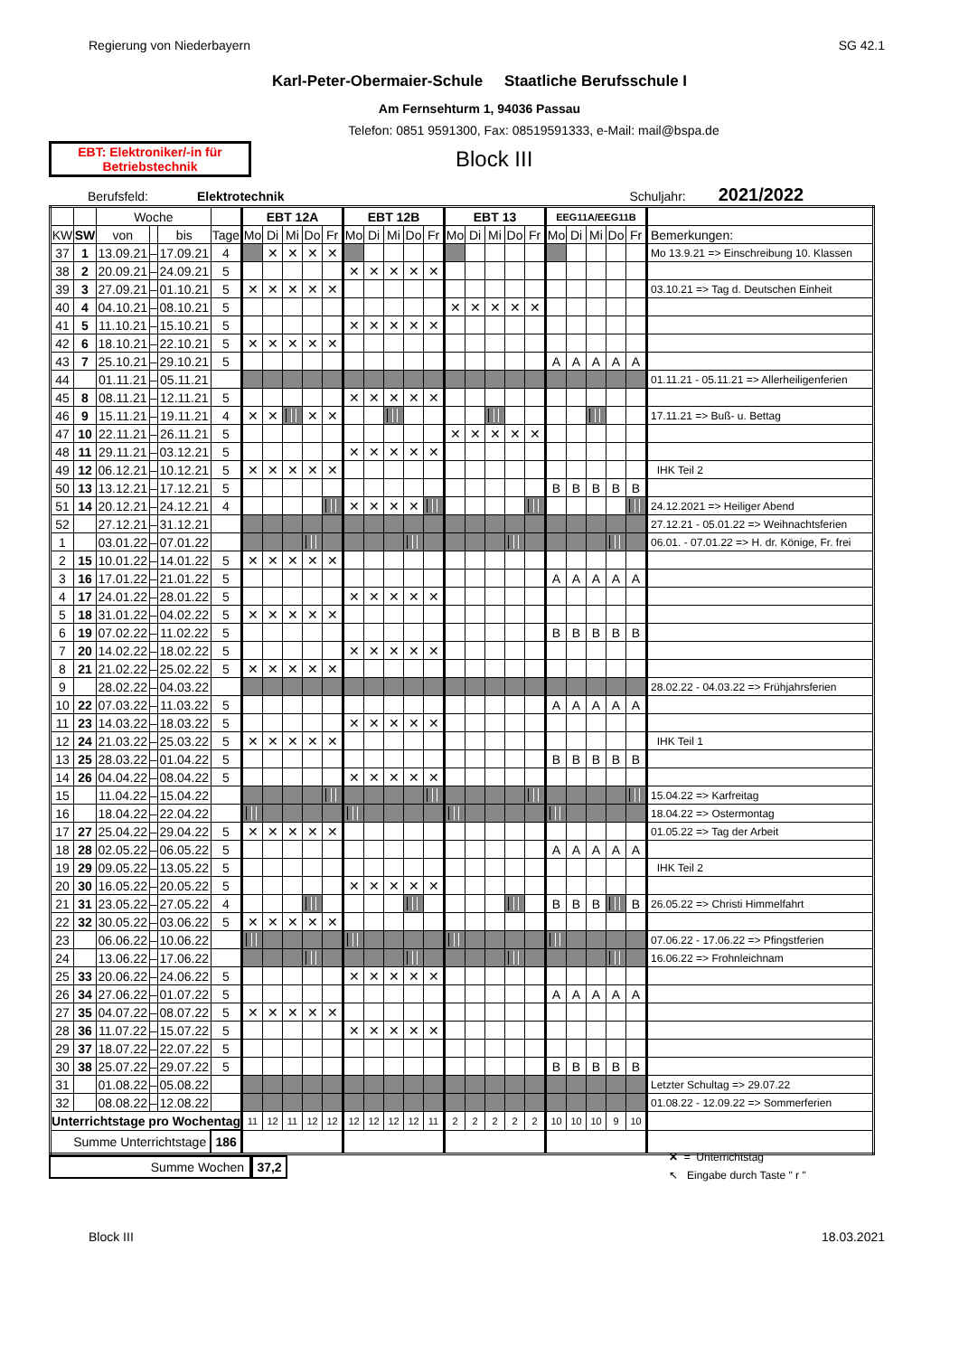Regierung von Niederbayern SG 42.1
Karl-Peter-Obermaier-Schule Staatliche Berufsschule I
Am Fernsehturm 1, 94036 Passau
Telefon: 0851 9591300, Fax: 08519591333, e-Mail: mail@bspa.de
EBT: Elektroniker/-in für
Betriebstechnik
Block III
Berufsfeld: Elektrotechnik Schuljahr: 2021/2022
| | | Woche | | | | EBT 12A | | | | | EBT 12B | | | | | EBT 13 | | | | | EEG11A/EEG11B | | | | | |
| --- | --- | --- | --- | --- | --- | --- | --- | --- | --- | --- | --- | --- | --- | --- | --- | --- | --- | --- | --- | --- | --- | --- | --- | --- | --- | --- |
| KW | SW | von | | bis | Tage | Mo | Di | Mi | Do | Fr | Mo | Di | Mi | Do | Fr | Mo | Di | Mi | Do | Fr | Mo | Di | Mi | Do | Fr | Bemerkungen: |
| 37 | 1 | 13.09.21 | – | 17.09.21 | 4 | | ✕ | ✕ | ✕ | ✕ | | | | | | | | | | | | | | | | Mo 13.9.21 => Einschreibung 10. Klassen |
| 38 | 2 | 20.09.21 | – | 24.09.21 | 5 | | | | | | ✕ | ✕ | ✕ | ✕ | ✕ | | | | | | | | | | | |
| 39 | 3 | 27.09.21 | – | 01.10.21 | 5 | ✕ | ✕ | ✕ | ✕ | ✕ | | | | | | | | | | | | | | | | 03.10.21 => Tag d. Deutschen Einheit |
| 40 | 4 | 04.10.21 | – | 08.10.21 | 5 | | | | | | | | | | | ✕ | ✕ | ✕ | ✕ | ✕ | | | | | | |
| 41 | 5 | 11.10.21 | – | 15.10.21 | 5 | | | | | | ✕ | ✕ | ✕ | ✕ | ✕ | | | | | | | | | | | |
| 42 | 6 | 18.10.21 | – | 22.10.21 | 5 | ✕ | ✕ | ✕ | ✕ | ✕ | | | | | | | | | | | | | | | | |
| 43 | 7 | 25.10.21 | – | 29.10.21 | 5 | | | | | | | | | | | | | | | | A | A | A | A | A | |
| 44 | | 01.11.21 | – | 05.11.21 | | | | | | | | | | | | | | | | | | | | | | 01.11.21 - 05.11.21 => Allerheiligenferien |
| 45 | 8 | 08.11.21 | – | 12.11.21 | 5 | | | | | | ✕ | ✕ | ✕ | ✕ | ✕ | | | | | | | | | | | |
| 46 | 9 | 15.11.21 | – | 19.11.21 | 4 | ✕ | ✕ | | ✕ | ✕ | | | | | | | | | | | | | | | | 17.11.21 => Buß- u. Bettag |
| 47 | 10 | 22.11.21 | – | 26.11.21 | 5 | | | | | | | | | | | ✕ | ✕ | ✕ | ✕ | ✕ | | | | | | |
| 48 | 11 | 29.11.21 | – | 03.12.21 | 5 | | | | | | ✕ | ✕ | ✕ | ✕ | ✕ | | | | | | | | | | | |
| 49 | 12 | 06.12.21 | – | 10.12.21 | 5 | ✕ | ✕ | ✕ | ✕ | ✕ | | | | | | | | | | | | | | | | IHK Teil 2 |
| 50 | 13 | 13.12.21 | – | 17.12.21 | 5 | | | | | | | | | | | | | | | | B | B | B | B | B | |
| 51 | 14 | 20.12.21 | – | 24.12.21 | 4 | | | | | | ✕ | ✕ | ✕ | ✕ | | | | | | | | | | | | 24.12.2021 => Heiliger Abend |
| 52 | | 27.12.21 | – | 31.12.21 | | | | | | | | | | | | | | | | | | | | | | 27.12.21 - 05.01.22 => Weihnachtsferien |
| 1 | | 03.01.22 | – | 07.01.22 | | | | | | | | | | | | | | | | | | | | | | 06.01. - 07.01.22 => H. dr. Könige, Fr. frei |
| 2 | 15 | 10.01.22 | – | 14.01.22 | 5 | ✕ | ✕ | ✕ | ✕ | ✕ | | | | | | | | | | | | | | | | |
| 3 | 16 | 17.01.22 | – | 21.01.22 | 5 | | | | | | | | | | | | | | | | A | A | A | A | A | |
| 4 | 17 | 24.01.22 | – | 28.01.22 | 5 | | | | | | ✕ | ✕ | ✕ | ✕ | ✕ | | | | | | | | | | | |
| 5 | 18 | 31.01.22 | – | 04.02.22 | 5 | ✕ | ✕ | ✕ | ✕ | ✕ | | | | | | | | | | | | | | | | |
| 6 | 19 | 07.02.22 | – | 11.02.22 | 5 | | | | | | | | | | | | | | | | B | B | B | B | B | |
| 7 | 20 | 14.02.22 | – | 18.02.22 | 5 | | | | | | ✕ | ✕ | ✕ | ✕ | ✕ | | | | | | | | | | | |
| 8 | 21 | 21.02.22 | – | 25.02.22 | 5 | ✕ | ✕ | ✕ | ✕ | ✕ | | | | | | | | | | | | | | | | |
| 9 | | 28.02.22 | – | 04.03.22 | | | | | | | | | | | | | | | | | | | | | | 28.02.22 - 04.03.22 => Frühjahrsferien |
| 10 | 22 | 07.03.22 | – | 11.03.22 | 5 | | | | | | | | | | | | | | | | A | A | A | A | A | |
| 11 | 23 | 14.03.22 | – | 18.03.22 | 5 | | | | | | ✕ | ✕ | ✕ | ✕ | ✕ | | | | | | | | | | | |
| 12 | 24 | 21.03.22 | – | 25.03.22 | 5 | ✕ | ✕ | ✕ | ✕ | ✕ | | | | | | | | | | | | | | | | IHK Teil 1 |
| 13 | 25 | 28.03.22 | – | 01.04.22 | 5 | | | | | | | | | | | | | | | | B | B | B | B | B | |
| 14 | 26 | 04.04.22 | – | 08.04.22 | 5 | | | | | | ✕ | ✕ | ✕ | ✕ | ✕ | | | | | | | | | | | |
| 15 | | 11.04.22 | – | 15.04.22 | | | | | | | | | | | | | | | | | | | | | | 15.04.22 => Karfreitag |
| 16 | | 18.04.22 | – | 22.04.22 | | | | | | | | | | | | | | | | | | | | | | 18.04.22 => Ostermontag |
| 17 | 27 | 25.04.22 | – | 29.04.22 | 5 | ✕ | ✕ | ✕ | ✕ | ✕ | | | | | | | | | | | | | | | | 01.05.22 => Tag der Arbeit |
| 18 | 28 | 02.05.22 | – | 06.05.22 | 5 | | | | | | | | | | | | | | | | A | A | A | A | A | |
| 19 | 29 | 09.05.22 | – | 13.05.22 | 5 | | | | | | | | | | | | | | | | | | | | | IHK Teil 2 |
| 20 | 30 | 16.05.22 | – | 20.05.22 | 5 | | | | | | ✕ | ✕ | ✕ | ✕ | ✕ | | | | | | | | | | | |
| 21 | 31 | 23.05.22 | – | 27.05.22 | 4 | | | | | | | | | | | | | | | | B | B | B | | B | 26.05.22 => Christi Himmelfahrt |
| 22 | 32 | 30.05.22 | – | 03.06.22 | 5 | ✕ | ✕ | ✕ | ✕ | ✕ | | | | | | | | | | | | | | | | |
| 23 | | 06.06.22 | – | 10.06.22 | | | | | | | | | | | | | | | | | | | | | | 07.06.22 - 17.06.22 => Pfingstferien |
| 24 | | 13.06.22 | – | 17.06.22 | | | | | | | | | | | | | | | | | | | | | | 16.06.22 => Frohnleichnam |
| 25 | 33 | 20.06.22 | – | 24.06.22 | 5 | | | | | | ✕ | ✕ | ✕ | ✕ | ✕ | | | | | | | | | | | |
| 26 | 34 | 27.06.22 | – | 01.07.22 | 5 | | | | | | | | | | | | | | | | A | A | A | A | A | |
| 27 | 35 | 04.07.22 | – | 08.07.22 | 5 | ✕ | ✕ | ✕ | ✕ | ✕ | | | | | | | | | | | | | | | | |
| 28 | 36 | 11.07.22 | – | 15.07.22 | 5 | | | | | | ✕ | ✕ | ✕ | ✕ | ✕ | | | | | | | | | | | |
| 29 | 37 | 18.07.22 | – | 22.07.22 | 5 | | | | | | | | | | | | | | | | | | | | | |
| 30 | 38 | 25.07.22 | – | 29.07.22 | 5 | | | | | | | | | | | | | | | | B | B | B | B | B | |
| 31 | | 01.08.22 | – | 05.08.22 | | | | | | | | | | | | | | | | | | | | | | Letzter Schultag => 29.07.22 |
| 32 | | 08.08.22 | – | 12.08.22 | | | | | | | | | | | | | | | | | | | | | | 01.08.22 - 12.09.22 => Sommerferien |
| Unterrichtstage pro Wochentag | | | | | | 11 | 12 | 11 | 12 | 12 | 12 | 12 | 12 | 12 | 11 | 2 | 2 | 2 | 2 | 2 | 10 | 10 | 10 | 9 | 10 | |
| Summe Unterrichtstage | | | | | 186 | | | | | | | | | | | | | | | | | | | | | |
Summe Wochen 37,2
✕ = Unterrichtstag
↖ Eingabe durch Taste " r "
Block III 18.03.2021